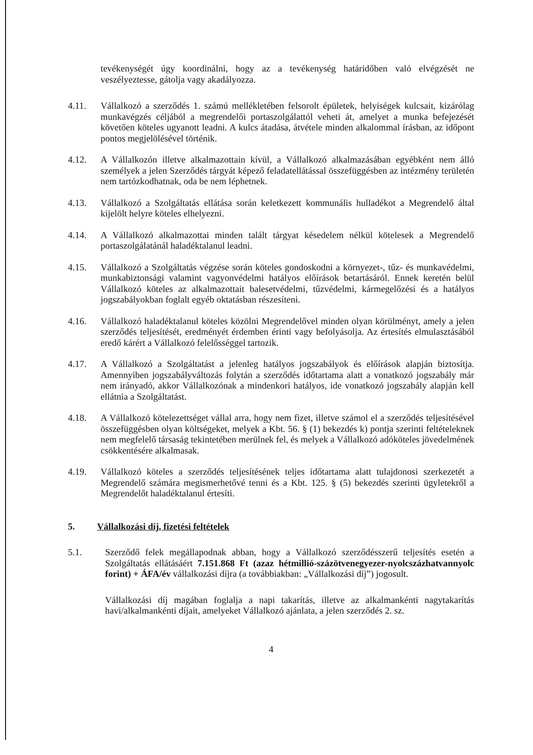tevékenységét úgy koordinálni, hogy az a tevékenység határidőben való elvégzését ne veszélyeztesse, gátolja vagy akadályozza.
4.11. Vállalkozó a szerződés 1. számú mellékletében felsorolt épületek, helyiségek kulcsait, kizárólag munkavégzés céljából a megrendelői portaszolgálattól veheti át, amelyet a munka befejezését követően köteles ugyanott leadni. A kulcs átadása, átvétele minden alkalommal írásban, az időpont pontos megjelölésével történik.
4.12. A Vállalkozón illetve alkalmazottain kívül, a Vállalkozó alkalmazásában egyébként nem álló személyek a jelen Szerződés tárgyát képező feladatellátással összefüggésben az intézmény területén nem tartózkodhatnak, oda be nem léphetnek.
4.13. Vállalkozó a Szolgáltatás ellátása során keletkezett kommunális hulladékot a Megrendelő által kijelölt helyre köteles elhelyezni.
4.14. A Vállalkozó alkalmazottai minden talált tárgyat késedelem nélkül kötelesek a Megrendelő portaszolgálatánál haladéktalanul leadni.
4.15. Vállalkozó a Szolgáltatás végzése során köteles gondoskodni a környezet-, tűz- és munkavédelmi, munkabiztonsági valamint vagyonvédelmi hatályos előírások betartásáról. Ennek keretén belül Vállalkozó köteles az alkalmazottait balesetvédelmi, tűzvédelmi, kármegelőzési és a hatályos jogszabályokban foglalt egyéb oktatásban részesíteni.
4.16. Vállalkozó haladéktalanul köteles közölni Megrendelővel minden olyan körülményt, amely a jelen szerződés teljesítését, eredményét érdemben érinti vagy befolyásolja. Az értesítés elmulasztásából eredő kárért a Vállalkozó felelősséggel tartozik.
4.17. A Vállalkozó a Szolgáltatást a jelenleg hatályos jogszabályok és előírások alapján biztosítja. Amennyiben jogszabályváltozás folytán a szerződés időtartama alatt a vonatkozó jogszabály már nem irányadó, akkor Vállalkozónak a mindenkori hatályos, ide vonatkozó jogszabály alapján kell ellátnia a Szolgáltatást.
4.18. A Vállalkozó kötelezettséget vállal arra, hogy nem fizet, illetve számol el a szerződés teljesítésével összefüggésben olyan költségeket, melyek a Kbt. 56. § (1) bekezdés k) pontja szerinti feltételeknek nem megfelelő társaság tekintetében merülnek fel, és melyek a Vállalkozó adóköteles jövedelmének csökkentésére alkalmasak.
4.19. Vállalkozó köteles a szerződés teljesítésének teljes időtartama alatt tulajdonosi szerkezetét a Megrendelő számára megismerhetővé tenni és a Kbt. 125. § (5) bekezdés szerinti ügyletekről a Megrendelőt haladéktalanul értesíti.
5. Vállalkozási díj, fizetési feltételek
5.1. Szerződő felek megállapodnak abban, hogy a Vállalkozó szerződésszerű teljesítés esetén a Szolgáltatás ellátásáért 7.151.868 Ft (azaz hétmillió-százötvenegyezer-nyolcszázhatvannyolc forint) + ÁFA/év vállalkozási díjra (a továbbiakban: „Vállalkozási díj”) jogosult.
Vállalkozási díj magában foglalja a napi takarítás, illetve az alkalmankénti nagytakarítás havi/alkalmankénti díjait, amelyeket Vállalkozó ajánlata, a jelen szerződés 2. sz.
4